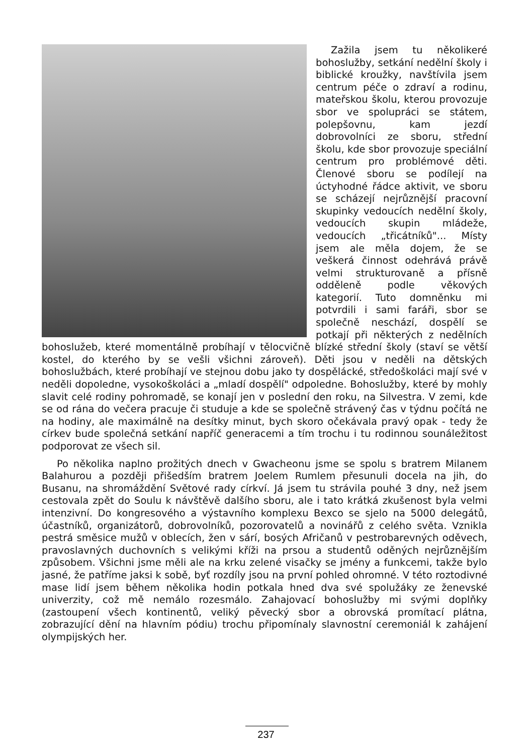Zažila jsem tu několikeré bohoslužby, setkání nedělní školy i biblické kroužky, navštívila jsem centrum péče o zdraví a rodinu, mateřskou školu, kterou provozuje sbor ve spolupráci se státem, polepšovnu, kam jezdí dobrovolníci ze sboru, střední školu, kde sbor provozuje speciální centrum pro problémové děti. Členové sboru se podílejí na úctyhodné řádce aktivit, ve sboru se scházejí nejrůznější pracovní skupinky vedoucích nedělní školy, vedoucích skupin mládeže, vedoucích „třicátníků"... Místy jsem ale měla dojem, že se veškerá činnost odehrává právě velmi strukturovaně a přísně odděleně podle věkových kategorií. Tuto domněnku mi potvrdili i sami faráři, sbor se společně neschází, dospělí se potkají při některých z nedělních bohoslužeb, které momentálně probíhají v tělocvičně blízké střední školy (staví se větší kostel, do kterého by se vešli všichni zároveň). Děti jsou v neděli na dětských bohoslužbách, které probíhají ve stejnou dobu jako ty dospělácké, středoškoláci mají své v neděli dopoledne, vysokoškoláci a „mladí dospělí" odpoledne. Bohoslužby, které by mohly slavit celé rodiny pohromadě, se konají jen v poslední den roku, na Silvestra. V zemi, kde se od rána do večera pracuje či studuje a kde se společně strávený čas v týdnu počítá ne na hodiny, ale maximálně na desítky minut, bych skoro očekávala pravý opak - tedy že církev bude společná setkání napříč generacemi a tím trochu i tu rodinnou sounáležitost podporovat ze všech sil.
Po několika naplno prožitých dnech v Gwacheonu jsme se spolu s bratrem Milanem Balahurou a později přišedším bratrem Joelem Rumlem přesunuli docela na jih, do Busanu, na shromáždění Světové rady církví. Já jsem tu strávila pouhé 3 dny, než jsem cestovala zpět do Soulu k návštěvě dalšího sboru, ale i tato krátká zkušenost byla velmi intenzivní. Do kongresového a výstavního komplexu Bexco se sjelo na 5000 delegátů, účastníků, organizátorů, dobrovolníků, pozorovatelů a novinářů z celého světa. Vznikla pestrá směsice mužů v oblecích, žen v sárí, bosých Afričanů v pestrobarevných oděvech, pravoslavných duchovních s velikými kříži na prsou a studentů oděných nejrůznějším způsobem. Všichni jsme měli ale na krku zelené visačky se jmény a funkcemi, takže bylo jasné, že patříme jaksi k sobě, byť rozdíly jsou na první pohled ohromné. V této roztodivné mase lidí jsem během několika hodin potkala hned dva své spolužáky ze ženevské univerzity, což mě nemálo rozesmálo. Zahajovací bohoslužby mi svými doplňky (zastoupení všech kontinentů, veliký pěvecký sbor a obrovská promítací plátna, zobrazující dění na hlavním pódiu) trochu připomínaly slavnostní ceremoniál k zahájení olympijských her.
237